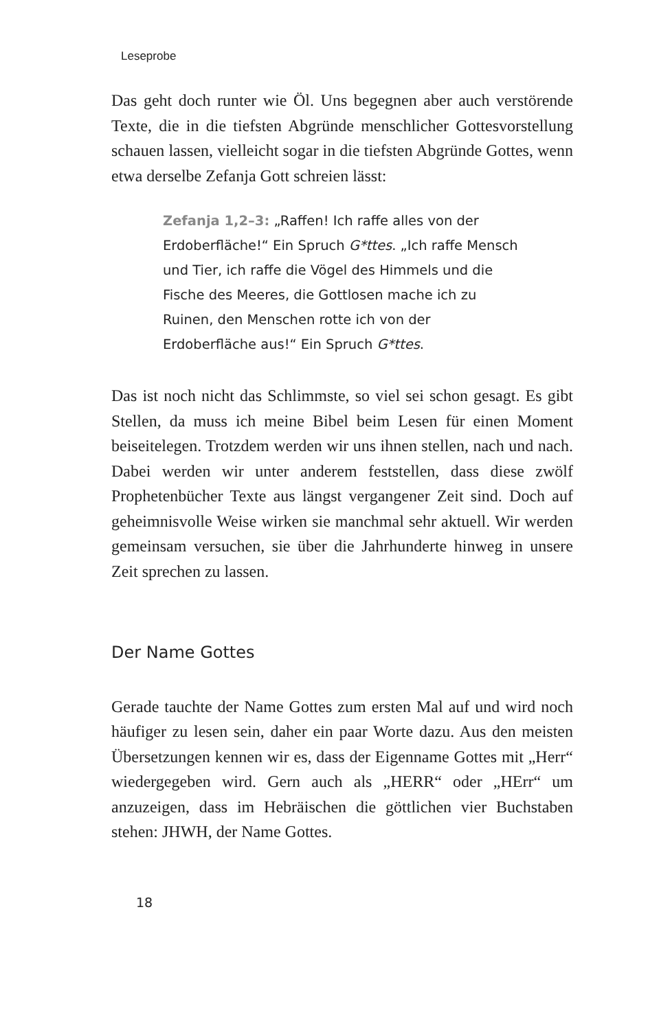Leseprobe
Das geht doch runter wie Öl. Uns begegnen aber auch verstörende Texte, die in die tiefsten Abgründe menschlicher Gottesvorstellung schauen lassen, vielleicht sogar in die tiefsten Abgründe Gottes, wenn etwa derselbe Zefanja Gott schreien lässt:
Zefanja 1,2–3: „Raffen! Ich raffe alles von der Erdoberfläche!“ Ein Spruch G*ttes. „Ich raffe Mensch und Tier, ich raffe die Vögel des Himmels und die Fische des Meeres, die Gottlosen mache ich zu Ruinen, den Menschen rotte ich von der Erdoberfläche aus!“ Ein Spruch G*ttes.
Das ist noch nicht das Schlimmste, so viel sei schon gesagt. Es gibt Stellen, da muss ich meine Bibel beim Lesen für einen Moment beiseitelegen. Trotzdem werden wir uns ihnen stellen, nach und nach. Dabei werden wir unter anderem feststellen, dass diese zwölf Prophetenbücher Texte aus längst vergangener Zeit sind. Doch auf geheimnisvolle Weise wirken sie manchmal sehr aktuell. Wir werden gemeinsam versuchen, sie über die Jahrhunderte hinweg in unsere Zeit sprechen zu lassen.
Der Name Gottes
Gerade tauchte der Name Gottes zum ersten Mal auf und wird noch häufiger zu lesen sein, daher ein paar Worte dazu. Aus den meisten Übersetzungen kennen wir es, dass der Eigenname Gottes mit „Herr“ wiedergegeben wird. Gern auch als „HERR“ oder „HErr“ um anzuzeigen, dass im Hebräischen die göttlichen vier Buchstaben stehen: JHWH, der Name Gottes.
18